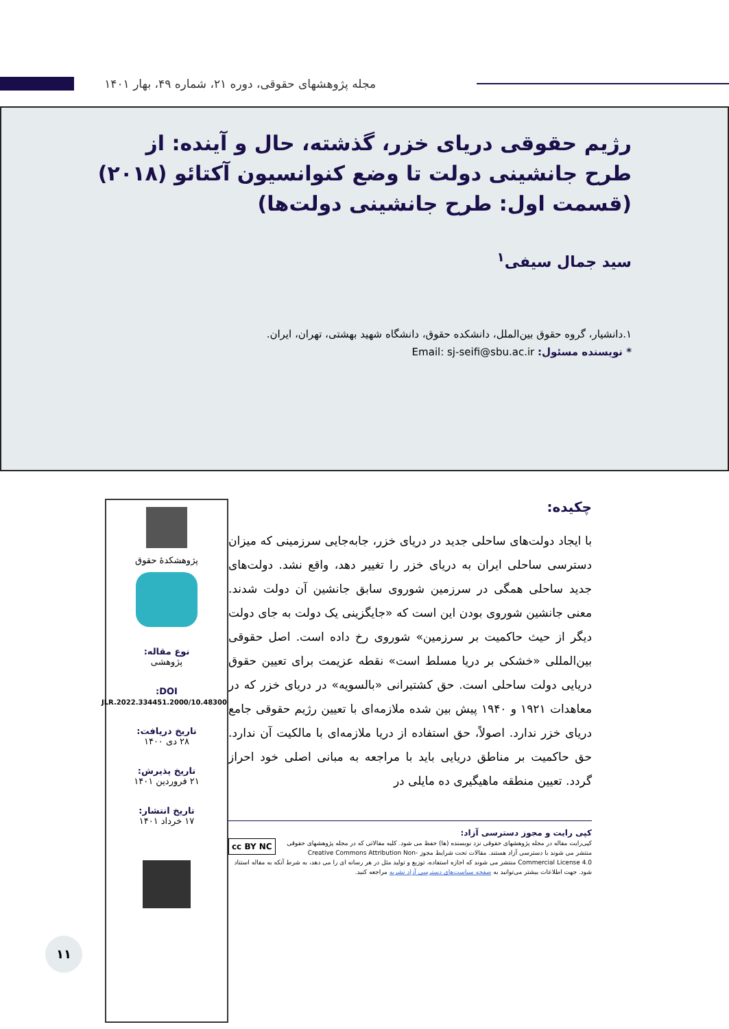مجله پژوهشهای حقوقی، دوره ۲۱، شماره ۴۹، بهار ۱۴۰۱
رژیم حقوقی دریای خزر، گذشته، حال و آینده: از طرح جانشینی دولت تا وضع کنوانسیون آکتائو (۲۰۱۸)(قسمت اول: طرح جانشینی دولت‌ها)
سید جمال سیفی<sup>۱</sup>
۱.دانشیار، گروه حقوق بین‌الملل، دانشکده حقوق، دانشگاه شهید بهشتی، تهران، ایران.
* نویسنده مسئول: Email: sj-seifi@sbu.ac.ir
پژوهشکدهٔ حقوق
نوع مقاله:
پژوهشی
DOI:
10.48300/JLR.2022.334451.2000
تاریخ دریافت:
۲۸ دی ۱۴۰۰
تاریخ پذیرش:
۲۱ فروردین ۱۴۰۱
تاریخ انتشار:
۱۷ خرداد ۱۴۰۱
چکیده:
با ایجاد دولت‌های ساحلی جدید در دریای خزر، جابه‌جایی سرزمینی که میزان دسترسی ساحلی ایران به دریای خزر را تغییر دهد، واقع نشد. دولت‌های جدید ساحلی همگی در سرزمین شوروی سابق جانشین آن دولت شدند. معنی جانشین شوروی بودن این است که «جایگزینی یک دولت به جای دولت دیگر از حیث حاکمیت بر سرزمین» شوروی رخ داده است. اصل حقوقی بین‌المللی «خشکی بر دریا مسلط است» نقطه عزیمت برای تعیین حقوق دریایی دولت ساحلی است. حق کشتیرانی «بالسویه» در دریای خزر که در معاهدات ۱۹۲۱ و ۱۹۴۰ پیش بین شده ملازمه‌ای با تعیین رژیم حقوقی جامع دریای خزر ندارد. اصولاً، حق استفاده از دریا ملازمه‌ای با مالکیت آن ندارد. حق حاکمیت بر مناطق دریایی باید با مراجعه به مبانی اصلی خود احراز گردد. تعیین منطقه ماهیگیری ده مایلی در
کپی رایت و مجوز دسترسی آزاد:
cc BY NC کپی‌رایت مقاله در مجله پژوهشهای حقوقی نزد نویسنده (ها) حفظ می شود. کلیه مقالاتی که در مجله پژوهشهای حقوقی منتشر می شوند با دسترسی آزاد هستند. مقالات تحت شرایط مجوز Creative Commons Attribution Non-Commercial License 4.0 منتشر می شوند که اجازه استفاده، توزیع و تولید مثل در هر رسانه ای را می دهد، به شرط آنکه به مقاله استناد شود. جهت اطلاعات بیشتر می‌توانید به صفحه سیاست‌های دسترسی آزاد نشریه مراجعه کنید.
۱۱